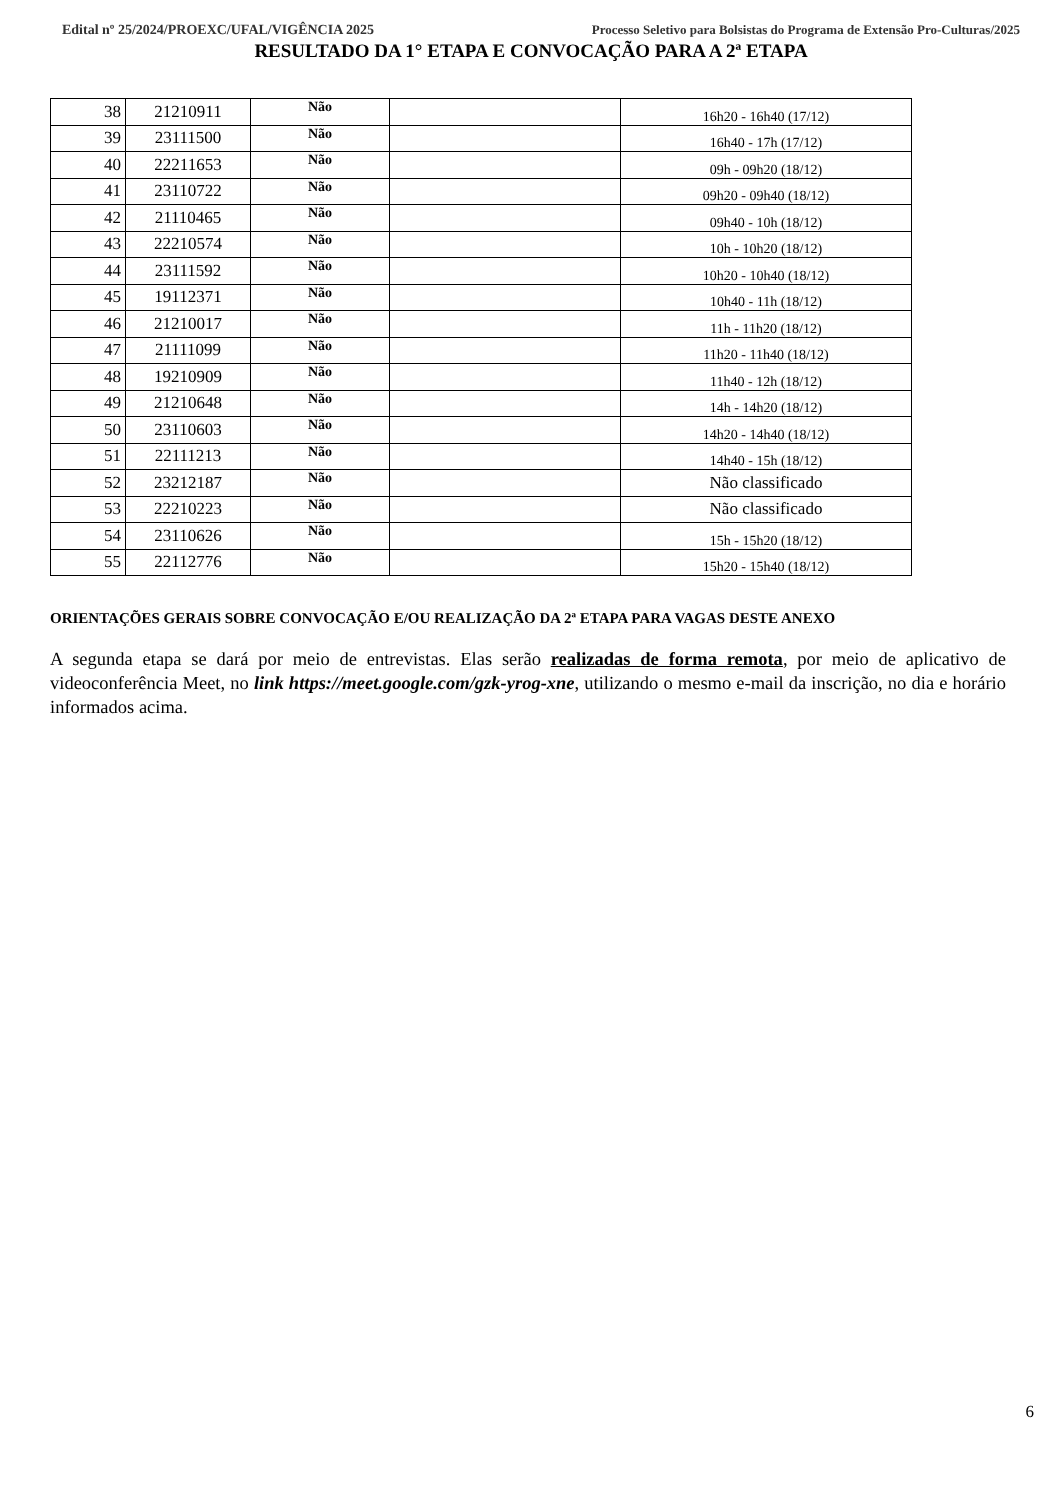Edital nº 25/2024/PROEXC/UFAL/VIGÊNCIA 2025 Processo Seletivo para Bolsistas do Programa de Extensão Pro-Culturas/2025
RESULTADO DA 1° ETAPA E CONVOCAÇÃO PARA A 2ª ETAPA
| 38 | 21210911 | Não | | 16h20 - 16h40 (17/12) |
| 39 | 23111500 | Não | | 16h40 - 17h (17/12) |
| 40 | 22211653 | Não | | 09h - 09h20 (18/12) |
| 41 | 23110722 | Não | | 09h20 - 09h40 (18/12) |
| 42 | 21110465 | Não | | 09h40 - 10h (18/12) |
| 43 | 22210574 | Não | | 10h - 10h20 (18/12) |
| 44 | 23111592 | Não | | 10h20 - 10h40 (18/12) |
| 45 | 19112371 | Não | | 10h40 - 11h (18/12) |
| 46 | 21210017 | Não | | 11h - 11h20 (18/12) |
| 47 | 21111099 | Não | | 11h20 - 11h40 (18/12) |
| 48 | 19210909 | Não | | 11h40 - 12h (18/12) |
| 49 | 21210648 | Não | | 14h - 14h20 (18/12) |
| 50 | 23110603 | Não | | 14h20 - 14h40 (18/12) |
| 51 | 22111213 | Não | | 14h40 - 15h (18/12) |
| 52 | 23212187 | Não | | Não classificado |
| 53 | 22210223 | Não | | Não classificado |
| 54 | 23110626 | Não | | 15h - 15h20 (18/12) |
| 55 | 22112776 | Não | | 15h20 - 15h40 (18/12) |
ORIENTAÇÕES GERAIS SOBRE CONVOCAÇÃO E/OU REALIZAÇÃO DA 2ª ETAPA PARA VAGAS DESTE ANEXO
A segunda etapa se dará por meio de entrevistas. Elas serão realizadas de forma remota, por meio de aplicativo de videoconferência Meet, no link https://meet.google.com/gzk-yrog-xne, utilizando o mesmo e-mail da inscrição, no dia e horário informados acima.
6